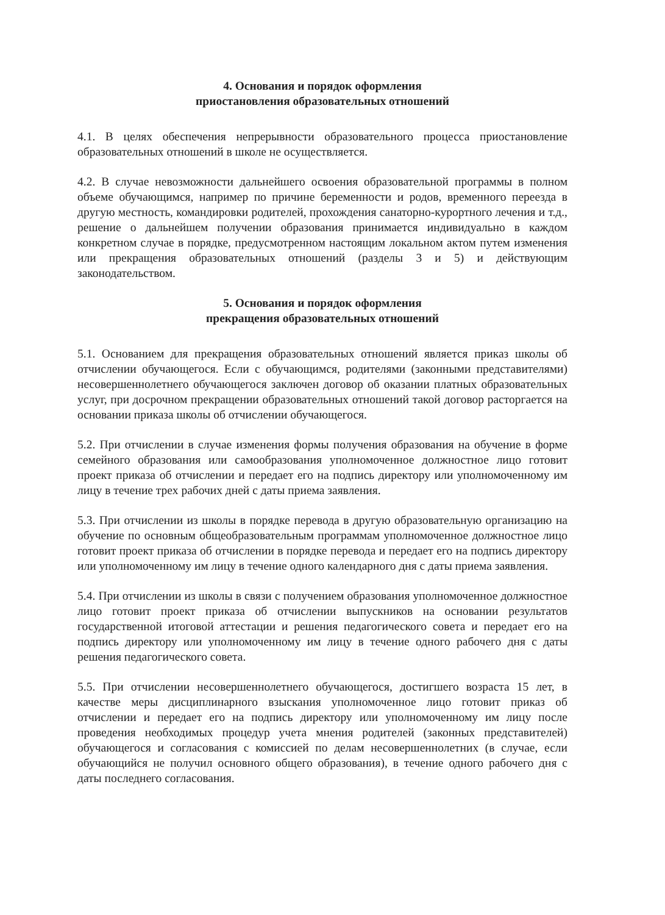4. Основания и порядок оформления
приостановления образовательных отношений
4.1. В целях обеспечения непрерывности образовательного процесса приостановление образовательных отношений в школе не осуществляется.
4.2. В случае невозможности дальнейшего освоения образовательной программы в полном объеме обучающимся, например по причине беременности и родов, временного переезда в другую местность, командировки родителей, прохождения санаторно-курортного лечения и т.д., решение о дальнейшем получении образования принимается индивидуально в каждом конкретном случае в порядке, предусмотренном настоящим локальном актом путем изменения или прекращения образовательных отношений (разделы 3 и 5) и действующим законодательством.
5. Основания и порядок оформления
прекращения образовательных отношений
5.1. Основанием для прекращения образовательных отношений является приказ школы об отчислении обучающегося. Если с обучающимся, родителями (законными представителями) несовершеннолетнего обучающегося заключен договор об оказании платных образовательных услуг, при досрочном прекращении образовательных отношений такой договор расторгается на основании приказа школы об отчислении обучающегося.
5.2. При отчислении в случае изменения формы получения образования на обучение в форме семейного образования или самообразования уполномоченное должностное лицо готовит проект приказа об отчислении и передает его на подпись директору или уполномоченному им лицу в течение трех рабочих дней с даты приема заявления.
5.3. При отчислении из школы в порядке перевода в другую образовательную организацию на обучение по основным общеобразовательным программам уполномоченное должностное лицо готовит проект приказа об отчислении в порядке перевода и передает его на подпись директору или уполномоченному им лицу в течение одного календарного дня с даты приема заявления.
5.4. При отчислении из школы в связи с получением образования уполномоченное должностное лицо готовит проект приказа об отчислении выпускников на основании результатов государственной итоговой аттестации и решения педагогического совета и передает его на подпись директору или уполномоченному им лицу в течение одного рабочего дня с даты решения педагогического совета.
5.5. При отчислении несовершеннолетнего обучающегося, достигшего возраста 15 лет, в качестве меры дисциплинарного взыскания уполномоченное лицо готовит приказ об отчислении и передает его на подпись директору или уполномоченному им лицу после проведения необходимых процедур учета мнения родителей (законных представителей) обучающегося и согласования с комиссией по делам несовершеннолетних (в случае, если обучающийся не получил основного общего образования), в течение одного рабочего дня с даты последнего согласования.